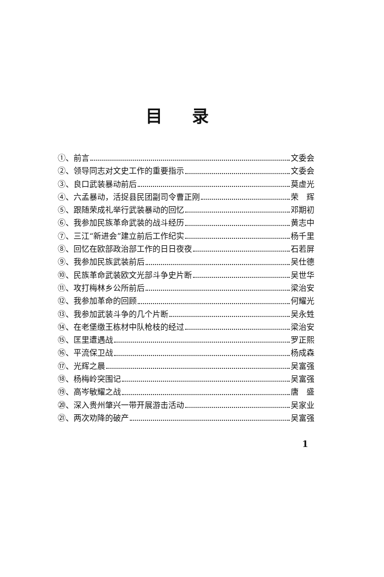目录
①、前言 文委会
②、领导同志对文史工作的重要指示 文委会
③、良口武装暴动前后 莫虚光
④、六孟暴动，活捉县民团副司令曹正刚 荣　辉
⑤、跟随荣成礼举行武装暴动的回忆 邓期初
⑥、我参加民族革命武装的战斗经历 黄志中
⑦、三江“新进会”建立前后工作纪实 杨千里
⑧、回忆在欧部政治部工作的日日夜夜 石若屏
⑨、我参加民族武装前后 吴仕德
⑩、民族革命武装欧文光部斗争史片断 吴世华
⑪、攻打梅林乡公所前后 梁治安
⑫、我参加革命的回顾 何耀光
⑬、我参加武装斗争的几个片断 吴永甡
⑭、在老堡缴王栋材中队枪枝的经过 梁治安
⑮、匡里遭遇战 罗正熙
⑯、平流保卫战 杨成森
⑰、光辉之晨 吴富强
⑱、杨梅岭突围记 吴富强
⑲、高岑敏耀之战 唐　盛
⑳、深入贵州肇兴一带开展游击活动 吴家业
㉑、两次劝降的破产 吴富强
1